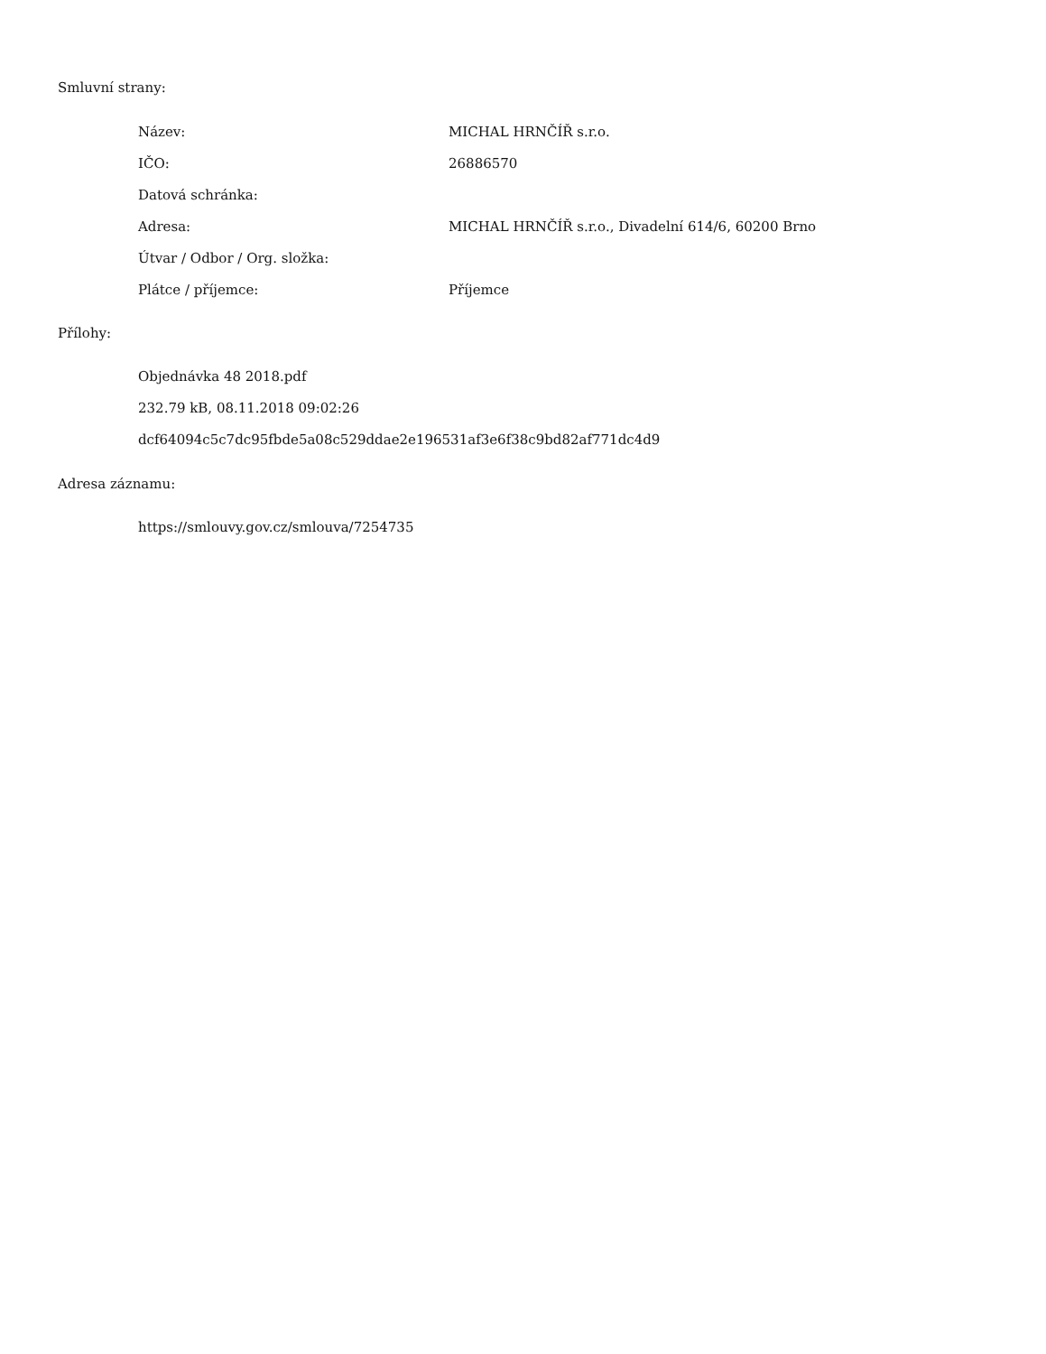Smluvní strany:
| Název: | MICHAL HRNČÍŘ s.r.o. |
| IČO: | 26886570 |
| Datová schránka: | |
| Adresa: | MICHAL HRNČÍŘ s.r.o., Divadelní 614/6, 60200 Brno |
| Útvar / Odbor / Org. složka: | |
| Plátce / příjemce: | Příjemce |
Přílohy:
Objednávka 48 2018.pdf
232.79 kB, 08.11.2018 09:02:26
dcf64094c5c7dc95fbde5a08c529ddae2e196531af3e6f38c9bd82af771dc4d9
Adresa záznamu:
https://smlouvy.gov.cz/smlouva/7254735